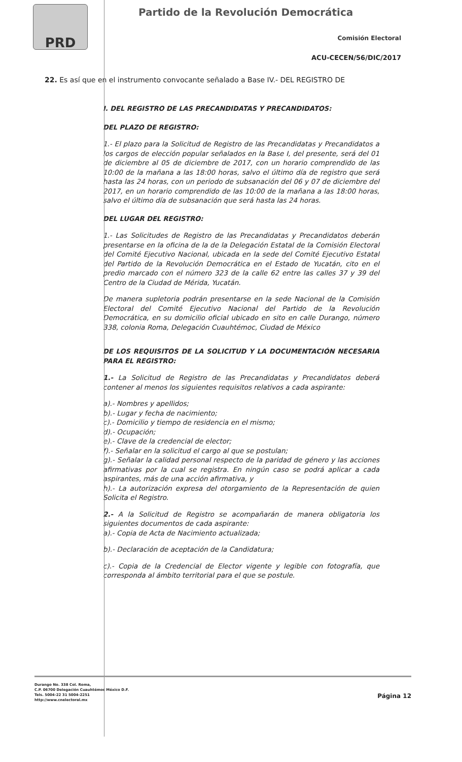PRD
Partido de la Revolución Democrática
Comisión Electoral
ACU-CECEN/56/DIC/2017
22. Es así que en el instrumento convocante señalado a Base IV.- DEL REGISTRO DE
I. DEL REGISTRO DE LAS PRECANDIDATAS Y PRECANDIDATOS:
DEL PLAZO DE REGISTRO:
1.- El plazo para la Solicitud de Registro de las Precandidatas y Precandidatos a los cargos de elección popular señalados en la Base I, del presente, será del 01 de diciembre al 05 de diciembre de 2017, con un horario comprendido de las 10:00 de la mañana a las 18:00 horas, salvo el último día de registro que será hasta las 24 horas, con un periodo de subsanación del 06 y 07 de diciembre del 2017, en un horario comprendido de las 10:00 de la mañana a las 18:00 horas, salvo el último día de subsanación que será hasta las 24 horas.
DEL LUGAR DEL REGISTRO:
1.- Las Solicitudes de Registro de las Precandidatas y Precandidatos deberán presentarse en la oficina de la de la Delegación Estatal de la Comisión Electoral del Comité Ejecutivo Nacional, ubicada en la sede del Comité Ejecutivo Estatal del Partido de la Revolución Democrática en el Estado de Yucatán, cito en el predio marcado con el número 323 de la calle 62 entre las calles 37 y 39 del Centro de la Ciudad de Mérida, Yucatán.
De manera supletoria podrán presentarse en la sede Nacional de la Comisión Electoral del Comité Ejecutivo Nacional del Partido de la Revolución Democrática, en su domicilio oficial ubicado en sito en calle Durango, número 338, colonia Roma, Delegación Cuauhtémoc, Ciudad de México
DE LOS REQUISITOS DE LA SOLICITUD Y LA DOCUMENTACIÓN NECESARIA PARA EL REGISTRO:
1.- La Solicitud de Registro de las Precandidatas y Precandidatos deberá contener al menos los siguientes requisitos relativos a cada aspirante:
a).- Nombres y apellidos;
b).- Lugar y fecha de nacimiento;
c).- Domicilio y tiempo de residencia en el mismo;
d).- Ocupación;
e).- Clave de la credencial de elector;
f).- Señalar en la solicitud el cargo al que se postulan;
g).- Señalar la calidad personal respecto de la paridad de género y las acciones afirmativas por la cual se registra. En ningún caso se podrá aplicar a cada aspirantes, más de una acción afirmativa, y
h).- La autorización expresa del otorgamiento de la Representación de quien Solicita el Registro.
2.- A la Solicitud de Registro se acompañarán de manera obligatoria los siguientes documentos de cada aspirante:
a).- Copia de Acta de Nacimiento actualizada;
b).- Declaración de aceptación de la Candidatura;
c).- Copia de la Credencial de Elector vigente y legible con fotografía, que corresponda al ámbito territorial para el que se postule.
Durango No. 338 Col. Roma,
C.P. 06700 Delegación Cuauhtémoc México D.F.
Tels. 5004-22 31 5004-2251
http://www.cnelectoral.mx
Página 12